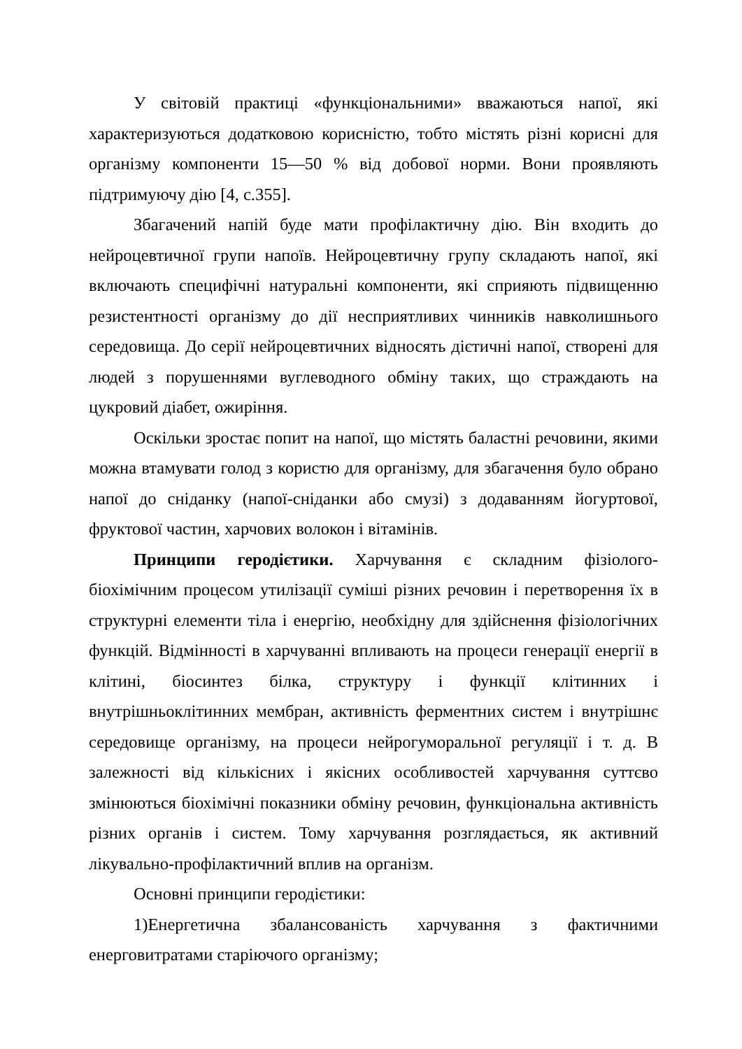У світовій практиці «функціональними» вважаються напої, які характеризуються додатковою корисністю, тобто містять різні корисні для організму компоненти 15—50 % від добової норми. Вони проявляють підтримуючу дію [4, с.355].
Збагачений напій буде мати профілактичну дію. Він входить до нейроцевтичної групи напоїв. Нейроцевтичну групу складають напої, які включають специфічні натуральні компоненти, які сприяють підвищенню резистентності організму до дії несприятливих чинників навколишнього середовища. До серії нейроцевтичних відносять дієтичні напої, створені для людей з порушеннями вуглеводного обміну таких, що страждають на цукровий діабет, ожиріння.
Оскільки зростає попит на напої, що містять баластні речовини, якими можна втамувати голод з користю для організму, для збагачення було обрано напої до сніданку (напої-сніданки або смузі) з додаванням йогуртової, фруктової частин, харчових волокон і вітамінів.
Принципи геродієтики. Харчування є складним фізіолого-біохімічним процесом утилізації суміші різних речовин і перетворення їх в структурні елементи тіла і енергію, необхідну для здійснення фізіологічних функцій. Відмінності в харчуванні впливають на процеси генерації енергії в клітині, біосинтез білка, структуру і функції клітинних і внутрішньоклітинних мембран, активність ферментних систем і внутрішнє середовище організму, на процеси нейрогуморальної регуляції і т. д. В залежності від кількісних і якісних особливостей харчування суттєво змінюються біохімічні показники обміну речовин, функціональна активність різних органів і систем. Тому харчування розглядається, як активний лікувально-профілактичний вплив на організм.
Основні принципи геродієтики:
1)Енергетична збалансованість харчування з фактичними енерговитратами старіючого організму;